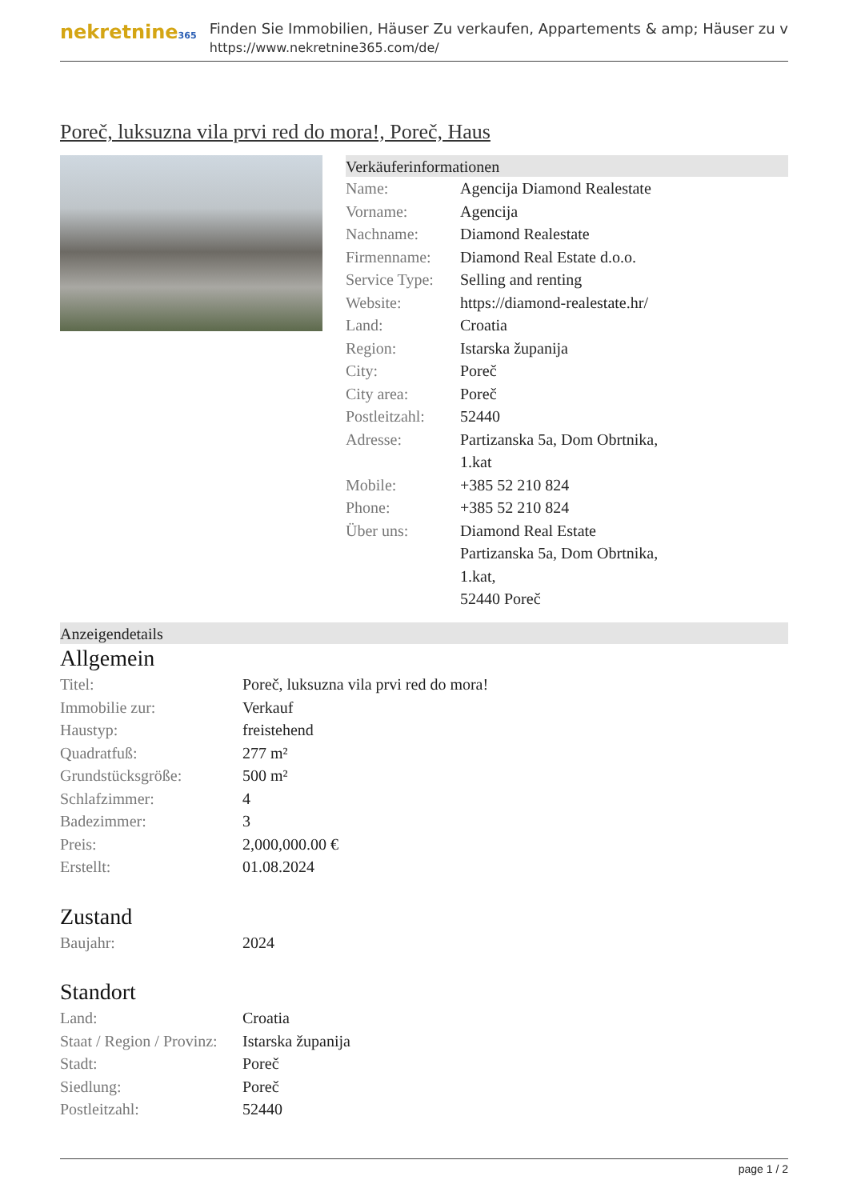nekretnine365
Finden Sie Immobilien, Häuser Zu verkaufen, Appartements & amp; Häuser zu v
https://www.nekretnine365.com/de/
Poreč, luksuzna vila prvi red do mora!, Poreč, Haus
Verkäuferinformationen
| Name: | Agencija Diamond Realestate |
| Vorname: | Agencija |
| Nachname: | Diamond Realestate |
| Firmenname: | Diamond Real Estate d.o.o. |
| Service Type: | Selling and renting |
| Website: | https://diamond-realestate.hr/ |
| Land: | Croatia |
| Region: | Istarska županija |
| City: | Poreč |
| City area: | Poreč |
| Postleitzahl: | 52440 |
| Adresse: | Partizanska 5a, Dom Obrtnika, 1.kat |
| Mobile: | +385 52 210 824 |
| Phone: | +385 52 210 824 |
| Über uns: | Diamond Real Estate Partizanska 5a, Dom Obrtnika, 1.kat, 52440 Poreč |
Anzeigendetails
Allgemein
| Titel: | Poreč, luksuzna vila prvi red do mora! |
| Immobilie zur: | Verkauf |
| Haustyp: | freistehend |
| Quadratfuß: | 277 m² |
| Grundstücksgröße: | 500 m² |
| Schlafzimmer: | 4 |
| Badezimmer: | 3 |
| Preis: | 2,000,000.00 € |
| Erstellt: | 01.08.2024 |
Zustand
| Baujahr: | 2024 |
Standort
| Land: | Croatia |
| Staat / Region / Provinz: | Istarska županija |
| Stadt: | Poreč |
| Siedlung: | Poreč |
| Postleitzahl: | 52440 |
page 1 / 2